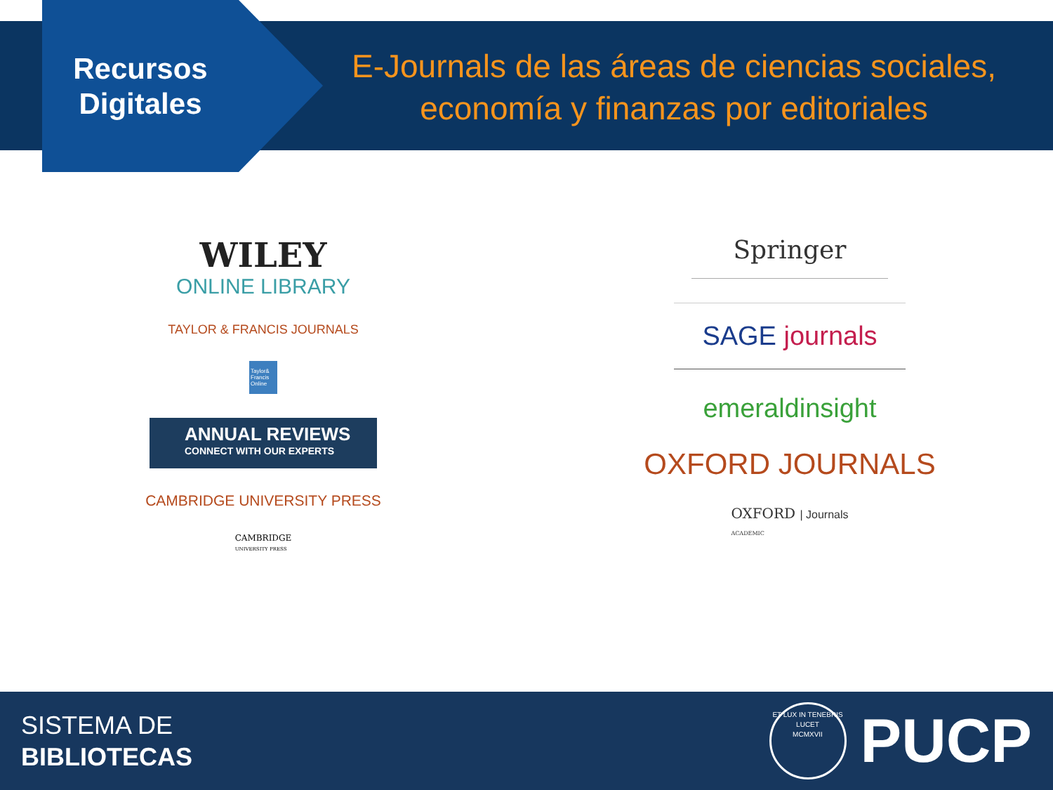Recursos
Digitales
E-Journals de las áreas de ciencias sociales, economía y finanzas por editoriales
WILEY
ONLINE LIBRARY
TAYLOR & FRANCIS JOURNALS
Taylor& Francis Online
ANNUAL REVIEWS
CONNECT WITH OUR EXPERTS
CAMBRIDGE UNIVERSITY PRESS
CAMBRIDGE
UNIVERSITY PRESS
Springer
SAGE journals
emeraldinsight
OXFORD JOURNALS
OXFORD | Journals
ACADEMIC
SISTEMA DE
BIBLIOTECAS
ET LUX IN TENEBRIS LUCET
MCMXVII
PUCP